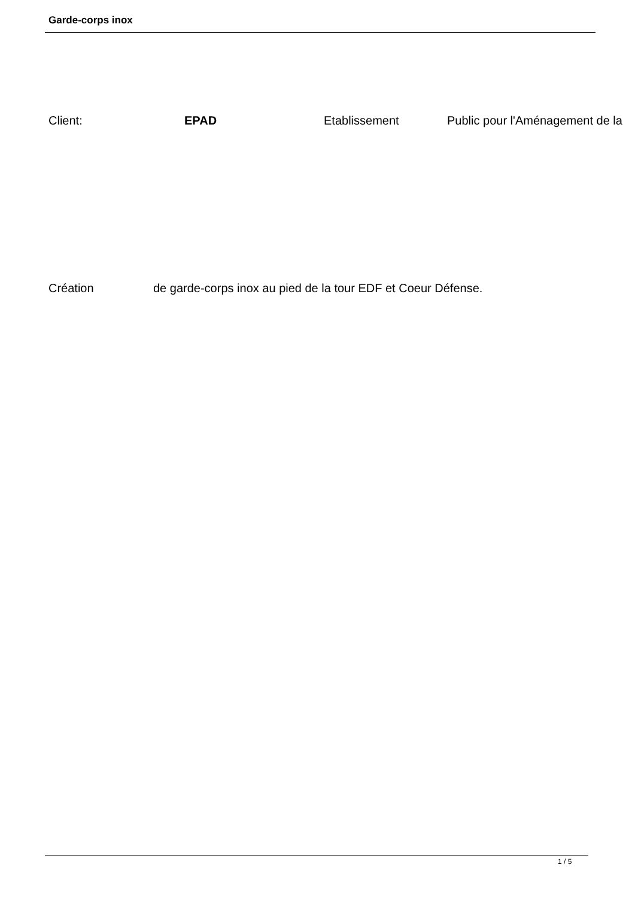Garde-corps inox
Client: EPAD Etablissement Public pour l'Aménagement de la
Création de garde-corps inox au pied de la tour EDF et Coeur Défense.
1 / 5